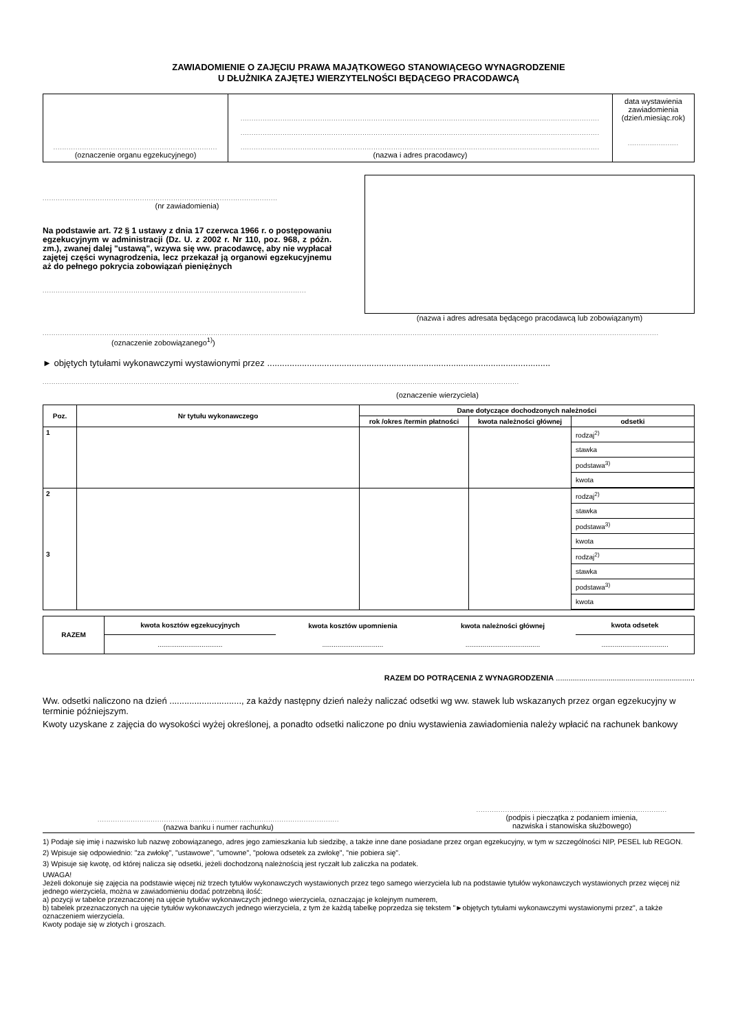ZAWIADOMIENIE O ZAJĘCIU PRAWA MAJĄTKOWEGO STANOWIĄCEGO WYNAGRODZENIE
U DŁUŻNIKA ZAJĘTEJ WIERZYTELNOŚCI BĘDĄCEGO PRACODAWCĄ
| .......................................................................... (oznaczenie organu egzekucyjnego) | .................................................................................................................................................................. .................................................................................................................................................................. .................................................................................................................................................................. (nazwa i adres pracodawcy) | data wystawienia zawiadomienia (dzień.miesiąc.rok) ....................... |
..........................................................................................................
(nr zawiadomienia)
Na podstawie art. 72 § 1 ustawy z dnia 17 czerwca 1966 r. o postępowaniu egzekucyjnym w administracji (Dz. U. z 2002 r. Nr 110, poz. 968, z późn. zm.), zwanej dalej "ustawą", wzywa się ww. pracodawcę, aby nie wypłacał zajętej części wynagrodzenia, lecz przekazał ją organowi egzekucyjnemu aż do pełnego pokrycia zobowiązań pieniężnych
.......................................................................................................................
(nazwa i adres adresata będącego pracodawcą lub zobowiązanym)
......................................................................................................................................................................................................................................................................................
(oznaczenie zobowiązanego<sup>1)</sup>)
► objętych tytułami wykonawczymi wystawionymi przez ..................................................................................................................
.......................................................................................................................................................................................................................
(oznaczenie wierzyciela)
| Poz. | Nr tytułu wykonawczego | Dane dotyczące dochodzonych należności | | |
| --- | --- | --- | --- | --- |
| | | rok /okres /termin płatności | kwota należności głównej | odsetki |
| 1 | | | | / rodzaj<sup>2)</sup> / / stawka / / podstawa<sup>3)</sup> / / kwota / |
| 2 3 | | | | / rodzaj<sup>2)</sup> / / stawka / / podstawa<sup>3)</sup> / / kwota / / rodzaj<sup>2)</sup> / / stawka / / podstawa<sup>3)</sup> / / kwota / |
| RAZEM | kwota kosztów egzekucyjnych | kwota kosztów upomnienia | kwota należności głównej | kwota odsetek |
| --- | --- | --- | --- | --- |
| | .................................. | ................................ | ....................................... | ................................... |
RAZEM DO POTRĄCENIA Z WYNAGRODZENIA ..................................................................
Ww. odsetki naliczono na dzień ............................., za każdy następny dzień należy naliczać odsetki wg ww. stawek lub wskazanych przez organ egzekucyjny w terminie późniejszym.
Kwoty uzyskane z zajęcia do wysokości wyżej określonej, a ponadto odsetki naliczone po dniu wystawienia zawiadomienia należy wpłacić na rachunek bankowy
.............................................................................................................
(nazwa banku i numer rachunku)
......................................................................................
(podpis i pieczątka z podaniem imienia,
nazwiska i stanowiska służbowego)
1) Podaje się imię i nazwisko lub nazwę zobowiązanego, adres jego zamieszkania lub siedzibę, a także inne dane posiadane przez organ egzekucyjny, w tym w szczególności NIP, PESEL lub REGON.
2) Wpisuje się odpowiednio: "za zwłokę", "ustawowe", "umowne", "połowa odsetek za zwłokę", "nie pobiera się".
3) Wpisuje się kwotę, od której nalicza się odsetki, jeżeli dochodzoną należnością jest ryczałt lub zaliczka na podatek.
UWAGA!
Jeżeli dokonuje się zajęcia na podstawie więcej niż trzech tytułów wykonawczych wystawionych przez tego samego wierzyciela lub na podstawie tytułów wykonawczych wystawionych przez więcej niż jednego wierzyciela, można w zawiadomieniu dodać potrzebną ilość:
a) pozycji w tabelce przeznaczonej na ujęcie tytułów wykonawczych jednego wierzyciela, oznaczając je kolejnym numerem,
b) tabelek przeznaczonych na ujęcie tytułów wykonawczych jednego wierzyciela, z tym że każdą tabelkę poprzedza się tekstem "►objętych tytułami wykonawczymi wystawionymi przez", a także oznaczeniem wierzyciela.
Kwoty podaje się w złotych i groszach.